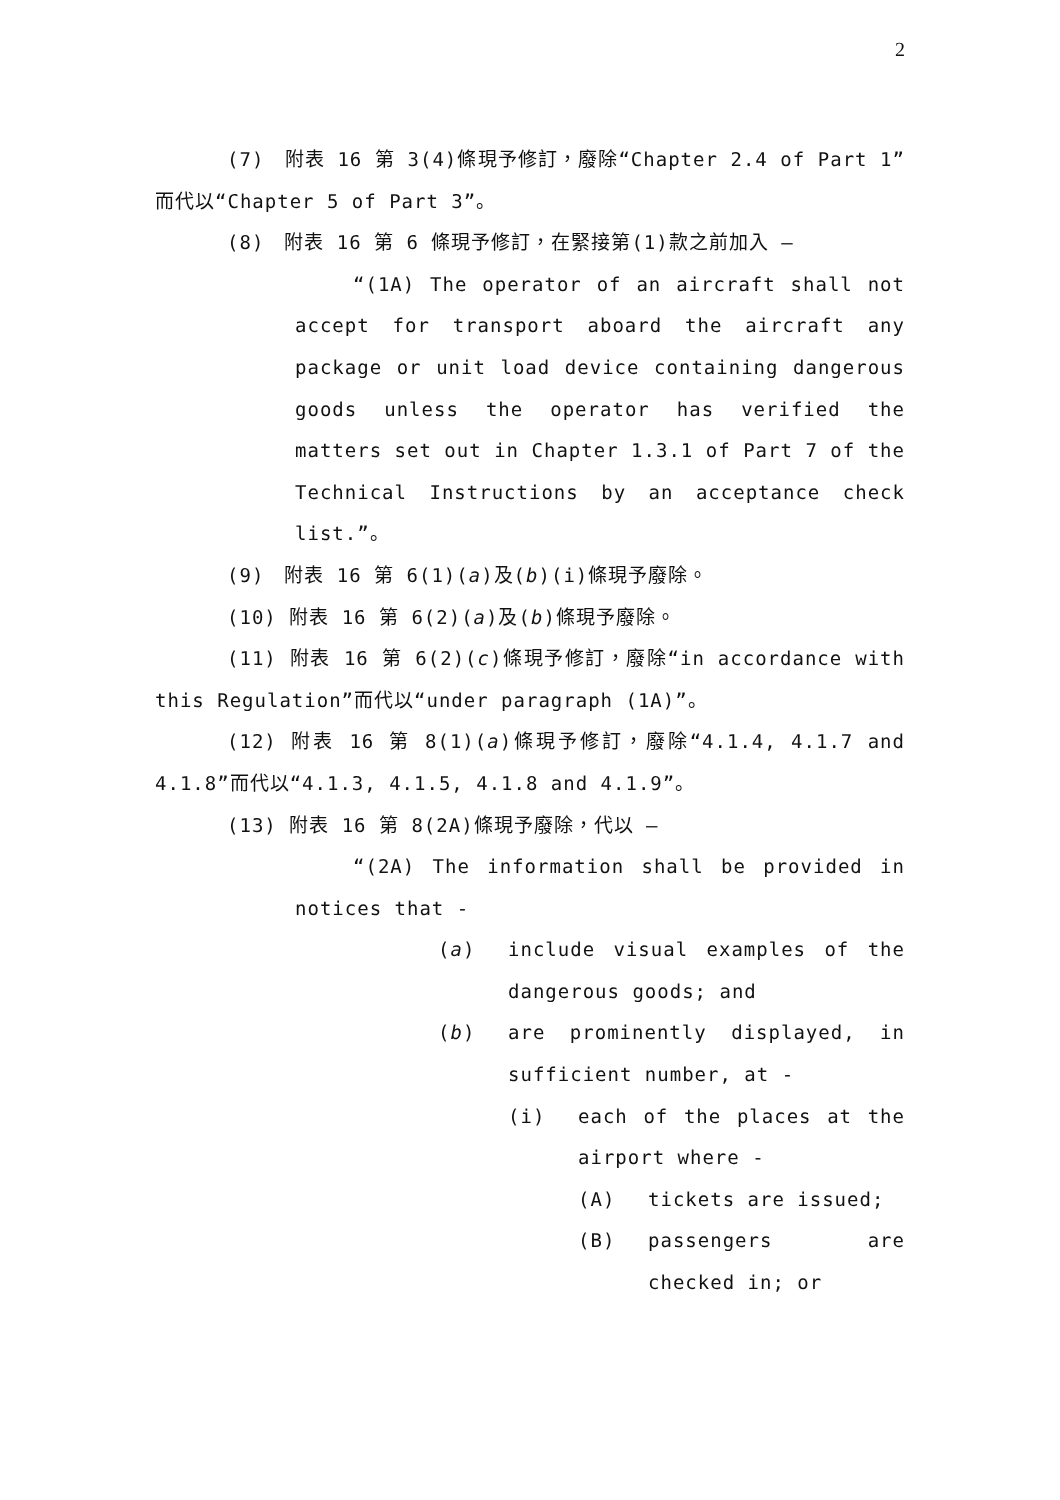2
(7)　附表 16 第 3(4)條現予修訂，廢除“Chapter 2.4 of Part 1”而代以“Chapter 5 of Part 3”。
(8)　附表 16 第 6 條現予修訂，在緊接第(1)款之前加入 —
“(1A) The operator of an aircraft shall not accept for transport aboard the aircraft any package or unit load device containing dangerous goods unless the operator has verified the matters set out in Chapter 1.3.1 of Part 7 of the Technical Instructions by an acceptance check list.”。
(9)　附表 16 第 6(1)(a)及(b)(i)條現予廢除。
(10) 附表 16 第 6(2)(a)及(b)條現予廢除。
(11) 附表 16 第 6(2)(c)條現予修訂，廢除“in accordance with this Regulation”而代以“under paragraph (1A)”。
(12) 附表 16 第 8(1)(a)條現予修訂，廢除“4.1.4, 4.1.7 and 4.1.8”而代以“4.1.3, 4.1.5, 4.1.8 and 4.1.9”。
(13) 附表 16 第 8(2A)條現予廢除，代以 —
“(2A) The information shall be provided in notices that -
(a) include visual examples of the dangerous goods; and
(b) are prominently displayed, in sufficient number, at -
(i) each of the places at the airport where -
(A) tickets are issued;
(B) passengers are checked in; or